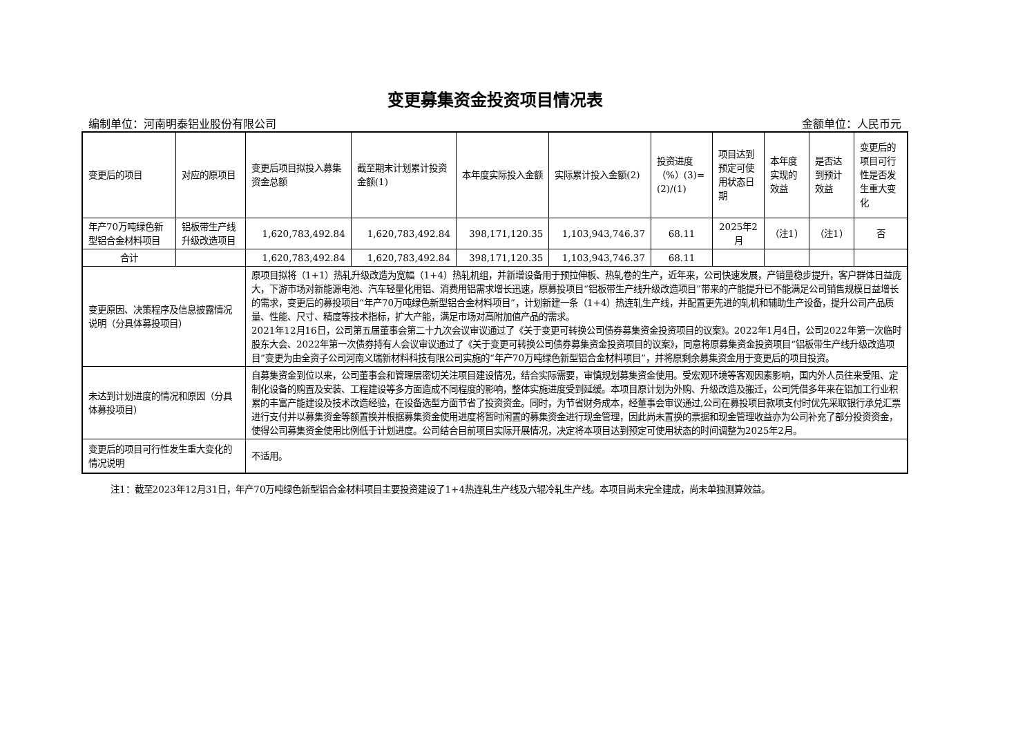变更募集资金投资项目情况表
编制单位：河南明泰铝业股份有限公司 金额单位：人民币元
| 变更后的项目 | 对应的原项目 | 变更后项目拟投入募集资金总额 | 截至期末计划累计投资金额(1) | 本年度实际投入金额 | 实际累计投入金额(2) | 投资进度（%）(3)=(2)/(1) | 项目达到预定可使用状态日期 | 本年度实现的效益 | 是否达到预计效益 | 变更后的项目可行性是否发生重大变化 |
| --- | --- | --- | --- | --- | --- | --- | --- | --- | --- | --- |
| 年产70万吨绿色新型铝合金材料项目 | 铝板带生产线升级改造项目 | 1,620,783,492.84 | 1,620,783,492.84 | 398,171,120.35 | 1,103,943,746.37 | 68.11 | 2025年2月 | （注1） | （注1） | 否 |
| 合计 | | 1,620,783,492.84 | 1,620,783,492.84 | 398,171,120.35 | 1,103,943,746.37 | 68.11 | | | | |
| 变更原因、决策程序及信息披露情况说明（分具体募投项目） | | 原项目拟将（1+1）热轧升级改造为宽幅（1+4）热轧机组，并新增设备用于预拉伸板、热轧卷的生产，近年来，公司快速发展，产销量稳步提升，客户群体日益庞大，下游市场对新能源电池、汽车轻量化用铝、消费用铝需求增长迅速，原募投项目“铝板带生产线升级改造项目”带来的产能提升已不能满足公司销售规模日益增长的需求，变更后的募投项目“年产70万吨绿色新型铝合金材料项目”，计划新建一条（1+4）热连轧生产线，并配置更先进的轧机和辅助生产设备，提升公司产品质量、性能、尺寸、精度等技术指标，扩大产能，满足市场对高附加值产品的需求。 2021年12月16日，公司第五届董事会第二十九次会议审议通过了《关于变更可转换公司债券募集资金投资项目的议案》。2022年1月4日，公司2022年第一次临时股东大会、2022年第一次债券持有人会议审议通过了《关于变更可转换公司债券募集资金投资项目的议案》，同意将原募集资金投资项目“铝板带生产线升级改造项目”变更为由全资子公司河南义瑞新材料科技有限公司实施的“年产70万吨绿色新型铝合金材料项目”，并将原剩余募集资金用于变更后的项目投资。 | | | | | | | | |
| 未达到计划进度的情况和原因（分具体募投项目） | | 自募集资金到位以来，公司董事会和管理层密切关注项目建设情况，结合实际需要，审慎规划募集资金使用。受宏观环境等客观因素影响，国内外人员往来受阻、定制化设备的购置及安装、工程建设等多方面造成不同程度的影响，整体实施进度受到延缓。本项目原计划为外购、升级改造及搬迁，公司凭借多年来在铝加工行业积累的丰富产能建设及技术改造经验，在设备选型方面节省了投资资金。同时，为节省财务成本，经董事会审议通过,公司在募投项目款项支付时优先采取银行承兑汇票进行支付并以募集资金等额置换并根据募集资金使用进度将暂时闲置的募集资金进行现金管理，因此尚未置换的票据和现金管理收益亦为公司补充了部分投资资金，使得公司募集资金使用比例低于计划进度。公司结合目前项目实际开展情况，决定将本项目达到预定可使用状态的时间调整为2025年2月。 | | | | | | | | |
| 变更后的项目可行性发生重大变化的情况说明 | | 不适用。 | | | | | | | | |
注1：截至2023年12月31日，年产70万吨绿色新型铝合金材料项目主要投资建设了1+4热连轧生产线及六辊冷轧生产线。本项目尚未完全建成，尚未单独测算效益。